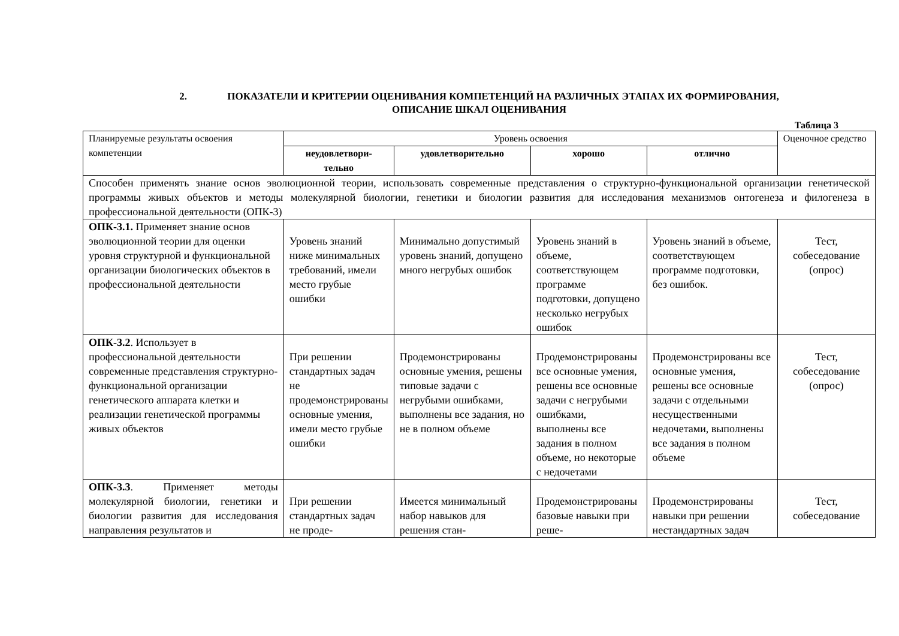2. ПОКАЗАТЕЛИ И КРИТЕРИИ ОЦЕНИВАНИЯ КОМПЕТЕНЦИЙ НА РАЗЛИЧНЫХ ЭТАПАХ ИХ ФОРМИРОВАНИЯ,
ОПИСАНИЕ ШКАЛ ОЦЕНИВАНИЯ
Таблица 3
| Планируемые результаты освоения компетенции | Уровень освоения | | | | Оценочное средство |
| | неудовлетвори- тельно | удовлетворительно | хорошо | отлично | |
| Способен применять знание основ эволюционной теории, использовать современные представления о структурно-функциональной организации генетической программы живых объектов и методы молекулярной биологии, генетики и биологии развития для исследования механизмов онтогенеза и филогенеза в профессиональной деятельности (ОПК-3) | | | | | |
| ОПК-3.1. Применяет знание основ эволюционной теории для оценки уровня структурной и функциональной организации биологических объектов в профессиональной деятельности | Уровень знаний ниже минимальных требований, имели место грубые ошибки | Минимально допустимый уровень знаний, допущено много негрубых ошибок | Уровень знаний в объеме, соответствующем программе подготовки, допущено несколько негрубых ошибок | Уровень знаний в объеме, соответствующем программе подготовки, без ошибок. | Тест, собеседование (опрос) |
| ОПК-3.2 . Использует в профессиональной деятельности современные представления структурно-функциональной организации генетического аппарата клетки и реализации генетической программы живых объектов | При решении стандартных задач не продемонстрированы основные умения, имели место грубые ошибки | Продемонстрированы основные умения, решены типовые задачи с негрубыми ошибками, выполнены все задания, но не в полном объеме | Продемонстрированы все основные умения, решены все основные задачи с негрубыми ошибками, выполнены все задания в полном объеме, но некоторые с недочетами | Продемонстрированы все основные умения, решены все основные задачи с отдельными несущественными недочетами, выполнены все задания в полном объеме | Тест, собеседование (опрос) |
| ОПК-3.3 . Применяет методы молекулярной биологии, генетики и биологии развития для исследования направления результатов и | При решении стандартных задач не проде- | Имеется минимальный набор навыков для решения стан- | Продемонстрированы базовые навыки при реше- | Продемонстрированы навыки при решении нестандартных задач | Тест, собеседование |